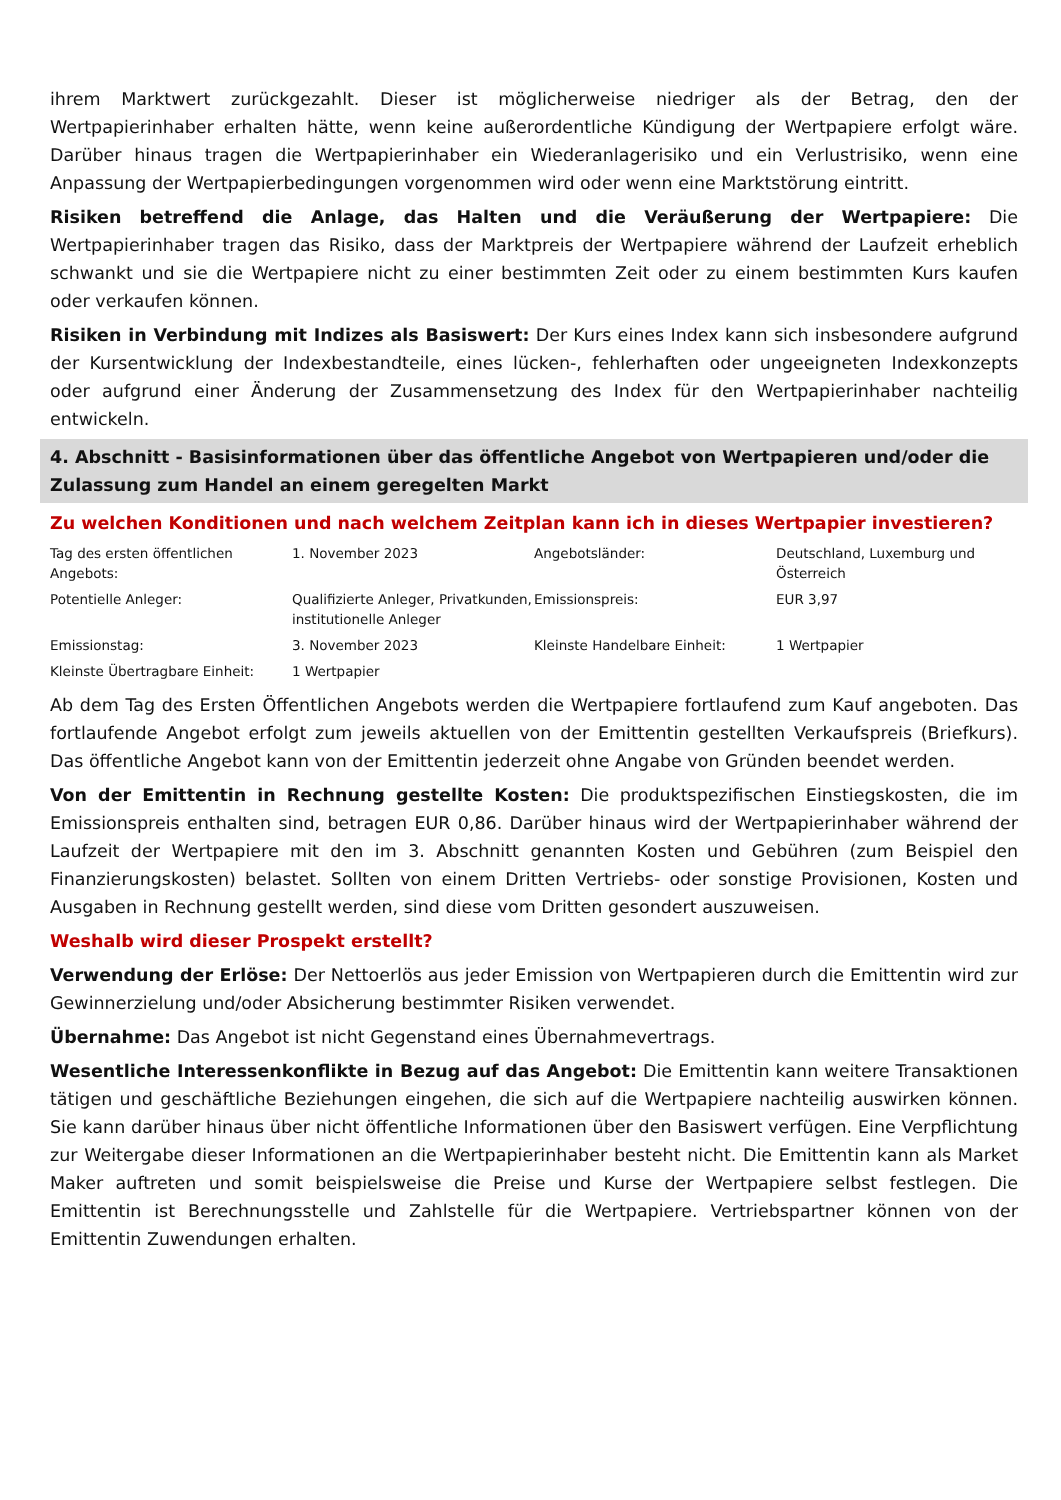ihrem Marktwert zurückgezahlt. Dieser ist möglicherweise niedriger als der Betrag, den der Wertpapierinhaber erhalten hätte, wenn keine außerordentliche Kündigung der Wertpapiere erfolgt wäre. Darüber hinaus tragen die Wertpapierinhaber ein Wiederanlagerisiko und ein Verlustrisiko, wenn eine Anpassung der Wertpapierbedingungen vorgenommen wird oder wenn eine Marktstörung eintritt.
Risiken betreffend die Anlage, das Halten und die Veräußerung der Wertpapiere: Die Wertpapierinhaber tragen das Risiko, dass der Marktpreis der Wertpapiere während der Laufzeit erheblich schwankt und sie die Wertpapiere nicht zu einer bestimmten Zeit oder zu einem bestimmten Kurs kaufen oder verkaufen können.
Risiken in Verbindung mit Indizes als Basiswert: Der Kurs eines Index kann sich insbesondere aufgrund der Kursentwicklung der Indexbestandteile, eines lücken-, fehlerhaften oder ungeeigneten Indexkonzepts oder aufgrund einer Änderung der Zusammensetzung des Index für den Wertpapierinhaber nachteilig entwickeln.
4. Abschnitt - Basisinformationen über das öffentliche Angebot von Wertpapieren und/oder die Zulassung zum Handel an einem geregelten Markt
Zu welchen Konditionen und nach welchem Zeitplan kann ich in dieses Wertpapier investieren?
| Tag des ersten öffentlichen Angebots: | 1. November 2023 | Angebotsländer: | Deutschland, Luxemburg und Österreich |
| Potentielle Anleger: | Qualifizierte Anleger, Privatkunden, institutionelle Anleger | Emissionspreis: | EUR 3,97 |
| Emissionstag: | 3. November 2023 | Kleinste Handelbare Einheit: | 1 Wertpapier |
| Kleinste Übertragbare Einheit: | 1 Wertpapier | | |
Ab dem Tag des Ersten Öffentlichen Angebots werden die Wertpapiere fortlaufend zum Kauf angeboten. Das fortlaufende Angebot erfolgt zum jeweils aktuellen von der Emittentin gestellten Verkaufspreis (Briefkurs). Das öffentliche Angebot kann von der Emittentin jederzeit ohne Angabe von Gründen beendet werden.
Von der Emittentin in Rechnung gestellte Kosten: Die produktspezifischen Einstiegskosten, die im Emissionspreis enthalten sind, betragen EUR 0,86. Darüber hinaus wird der Wertpapierinhaber während der Laufzeit der Wertpapiere mit den im 3. Abschnitt genannten Kosten und Gebühren (zum Beispiel den Finanzierungskosten) belastet. Sollten von einem Dritten Vertriebs- oder sonstige Provisionen, Kosten und Ausgaben in Rechnung gestellt werden, sind diese vom Dritten gesondert auszuweisen.
Weshalb wird dieser Prospekt erstellt?
Verwendung der Erlöse: Der Nettoerlös aus jeder Emission von Wertpapieren durch die Emittentin wird zur Gewinnerzielung und/oder Absicherung bestimmter Risiken verwendet.
Übernahme: Das Angebot ist nicht Gegenstand eines Übernahmevertrags.
Wesentliche Interessenkonflikte in Bezug auf das Angebot: Die Emittentin kann weitere Transaktionen tätigen und geschäftliche Beziehungen eingehen, die sich auf die Wertpapiere nachteilig auswirken können. Sie kann darüber hinaus über nicht öffentliche Informationen über den Basiswert verfügen. Eine Verpflichtung zur Weitergabe dieser Informationen an die Wertpapierinhaber besteht nicht. Die Emittentin kann als Market Maker auftreten und somit beispielsweise die Preise und Kurse der Wertpapiere selbst festlegen. Die Emittentin ist Berechnungsstelle und Zahlstelle für die Wertpapiere. Vertriebspartner können von der Emittentin Zuwendungen erhalten.